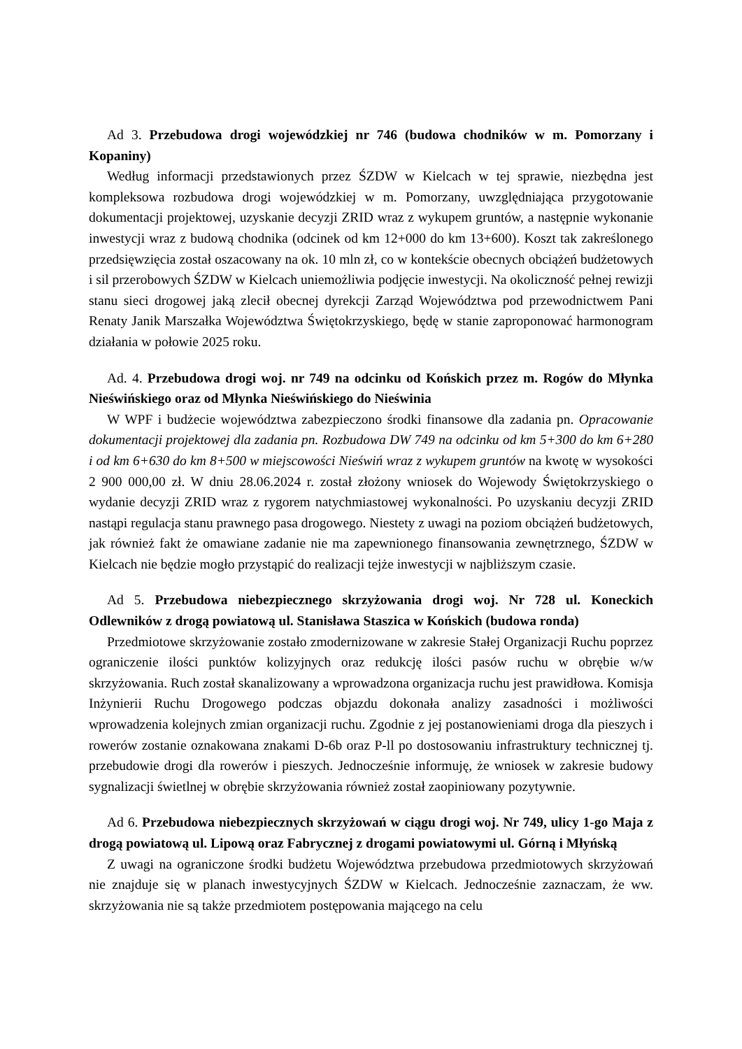Ad 3. Przebudowa drogi wojewódzkiej nr 746 (budowa chodników w m. Pomorzany i Kopaniny)
Według informacji przedstawionych przez ŚZDW w Kielcach w tej sprawie, niezbędna jest kompleksowa rozbudowa drogi wojewódzkiej w m. Pomorzany, uwzględniająca przygotowanie dokumentacji projektowej, uzyskanie decyzji ZRID wraz z wykupem gruntów, a następnie wykonanie inwestycji wraz z budową chodnika (odcinek od km 12+000 do km 13+600). Koszt tak zakreślonego przedsięwzięcia został oszacowany na ok. 10 mln zł, co w kontekście obecnych obciążeń budżetowych i sil przerobowych ŚZDW w Kielcach uniemożliwia podjęcie inwestycji. Na okoliczność pełnej rewizji stanu sieci drogowej jaką zlecił obecnej dyrekcji Zarząd Województwa pod przewodnictwem Pani Renaty Janik Marszałka Województwa Świętokrzyskiego, będę w stanie zaproponować harmonogram działania w połowie 2025 roku.
Ad. 4. Przebudowa drogi woj. nr 749 na odcinku od Końskich przez m. Rogów do Młynka Nieświńskiego oraz od Młynka Nieświńskiego do Nieświnia
W WPF i budżecie województwa zabezpieczono środki finansowe dla zadania pn. Opracowanie dokumentacji projektowej dla zadania pn. Rozbudowa DW 749 na odcinku od km 5+300 do km 6+280 i od km 6+630 do km 8+500 w miejscowości Nieświń wraz z wykupem gruntów na kwotę w wysokości 2 900 000,00 zł. W dniu 28.06.2024 r. został złożony wniosek do Wojewody Świętokrzyskiego o wydanie decyzji ZRID wraz z rygorem natychmiastowej wykonalności. Po uzyskaniu decyzji ZRID nastąpi regulacja stanu prawnego pasa drogowego. Niestety z uwagi na poziom obciążeń budżetowych, jak również fakt że omawiane zadanie nie ma zapewnionego finansowania zewnętrznego, ŚZDW w Kielcach nie będzie mogło przystąpić do realizacji tejże inwestycji w najbliższym czasie.
Ad 5. Przebudowa niebezpiecznego skrzyżowania drogi woj. Nr 728 ul. Koneckich Odlewników z drogą powiatową ul. Stanisława Staszica w Końskich (budowa ronda)
Przedmiotowe skrzyżowanie zostało zmodernizowane w zakresie Stałej Organizacji Ruchu poprzez ograniczenie ilości punktów kolizyjnych oraz redukcję ilości pasów ruchu w obrębie w/w skrzyżowania. Ruch został skanalizowany a wprowadzona organizacja ruchu jest prawidłowa. Komisja Inżynierii Ruchu Drogowego podczas objazdu dokonała analizy zasadności i możliwości wprowadzenia kolejnych zmian organizacji ruchu. Zgodnie z jej postanowieniami droga dla pieszych i rowerów zostanie oznakowana znakami D-6b oraz P-ll po dostosowaniu infrastruktury technicznej tj. przebudowie drogi dla rowerów i pieszych. Jednocześnie informuję, że wniosek w zakresie budowy sygnalizacji świetlnej w obrębie skrzyżowania również został zaopiniowany pozytywnie.
Ad 6. Przebudowa niebezpiecznych skrzyżowań w ciągu drogi woj. Nr 749, ulicy 1-go Maja z drogą powiatową ul. Lipową oraz Fabrycznej z drogami powiatowymi ul. Górną i Młyńską
Z uwagi na ograniczone środki budżetu Województwa przebudowa przedmiotowych skrzyżowań nie znajduje się w planach inwestycyjnych ŚZDW w Kielcach. Jednocześnie zaznaczam, że ww. skrzyżowania nie są także przedmiotem postępowania mającego na celu